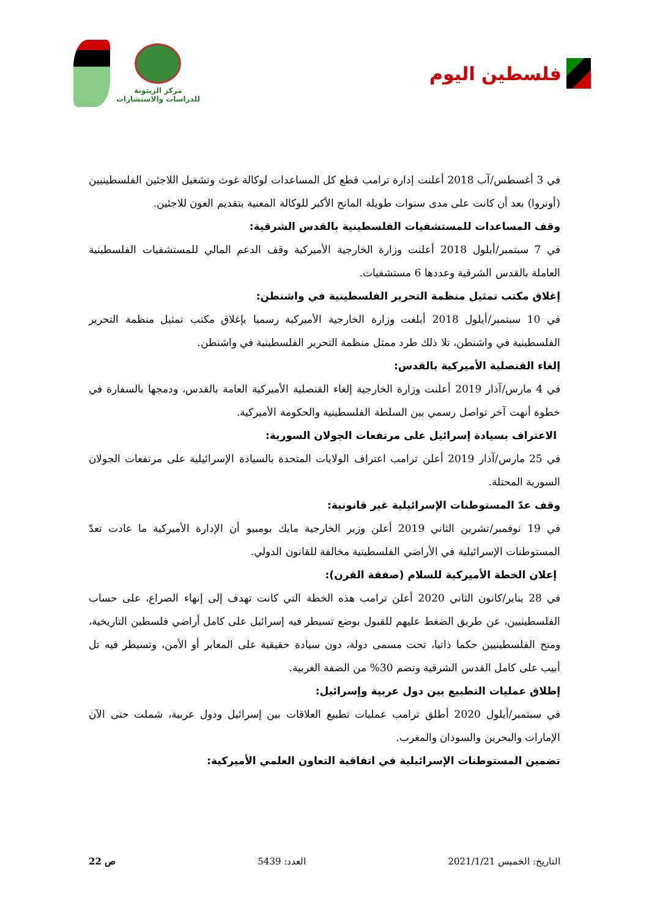مركز الزيتونة
للدراسات والاستشارات
فلسطين اليوم
في 3 أغسطس/آب 2018 أعلنت إدارة ترامب قطع كل المساعدات لوكالة غوث وتشغيل اللاجئين الفلسطينيين (أونروا) بعد أن كانت على مدى سنوات طويلة المانح الأكبر للوكالة المعنية بتقديم العون للاجئين.
وقف المساعدات للمستشفيات الفلسطينية بالقدس الشرقية:
في 7 سبتمبر/أيلول 2018 أعلنت وزارة الخارجية الأميركية وقف الدعم المالي للمستشفيات الفلسطينية العاملة بالقدس الشرقية وعددها 6 مستشفيات.
إغلاق مكتب تمثيل منظمة التحرير الفلسطينية في واشنطن:
في 10 سبتمبر/أيلول 2018 أبلغت وزارة الخارجية الأميركية رسميا بإغلاق مكتب تمثيل منظمة التحرير الفلسطينية في واشنطن، تلا ذلك طرد ممثل منظمة التحرير الفلسطينية في واشنطن.
إلغاء القنصلية الأميركية بالقدس:
في 4 مارس/آذار 2019 أعلنت وزارة الخارجية إلغاء القنصلية الأميركية العامة بالقدس، ودمجها بالسفارة في خطوة أنهت آخر تواصل رسمي بين السلطة الفلسطينية والحكومة الأميركية.
الاعتراف بسيادة إسرائيل على مرتفعات الجولان السورية:
في 25 مارس/آذار 2019 أعلن ترامب اعتراف الولايات المتحدة بالسيادة الإسرائيلية على مرتفعات الجولان السورية المحتلة.
وقف عدّ المستوطنات الإسرائيلية غير قانونية:
في 19 نوفمبر/تشرين الثاني 2019 أعلن وزير الخارجية مايك بومبيو أن الإدارة الأميركية ما عادت تعدّ المستوطنات الإسرائيلية في الأراضي الفلسطينية مخالفة للقانون الدولي.
إعلان الخطة الأميركية للسلام (صفقة القرن):
في 28 يناير/كانون الثاني 2020 أعلن ترامب هذه الخطة التي كانت تهدف إلى إنهاء الصراع، على حساب الفلسطينيين، عن طريق الضغط عليهم للقبول بوضع تسيطر فيه إسرائيل على كامل أراضي فلسطين التاريخية، ومنح الفلسطينيين حكما ذاتيا، تحت مسمى دولة، دون سيادة حقيقية على المعابر أو الأمن، وتسيطر فيه تل أبيب على كامل القدس الشرقية وتضم 30% من الضفة الغربية.
إطلاق عمليات التطبيع بين دول عربية وإسرائيل:
في سبتمبر/أيلول 2020 أطلق ترامب عمليات تطبيع العلاقات بين إسرائيل ودول عربية، شملت حتى الآن الإمارات والبحرين والسودان والمغرب.
تضمين المستوطنات الإسرائيلية في اتفاقية التعاون العلمي الأميركية:
التاريخ: الخميس 2021/1/21 العدد: 5439 ص 22